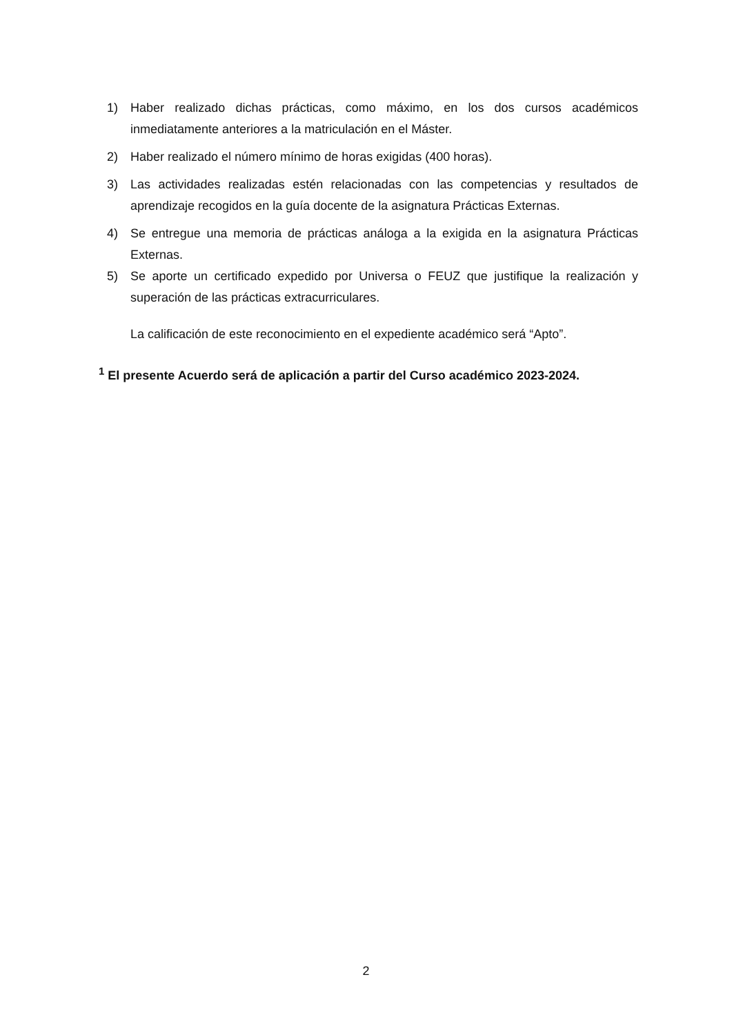1) Haber realizado dichas prácticas, como máximo, en los dos cursos académicos inmediatamente anteriores a la matriculación en el Máster.
2) Haber realizado el número mínimo de horas exigidas (400 horas).
3) Las actividades realizadas estén relacionadas con las competencias y resultados de aprendizaje recogidos en la guía docente de la asignatura Prácticas Externas.
4) Se entregue una memoria de prácticas análoga a la exigida en la asignatura Prácticas Externas.
5) Se aporte un certificado expedido por Universa o FEUZ que justifique la realización y superación de las prácticas extracurriculares.
La calificación de este reconocimiento en el expediente académico será “Apto”.
<sup>1</sup> El presente Acuerdo será de aplicación a partir del Curso académico 2023-2024.
2